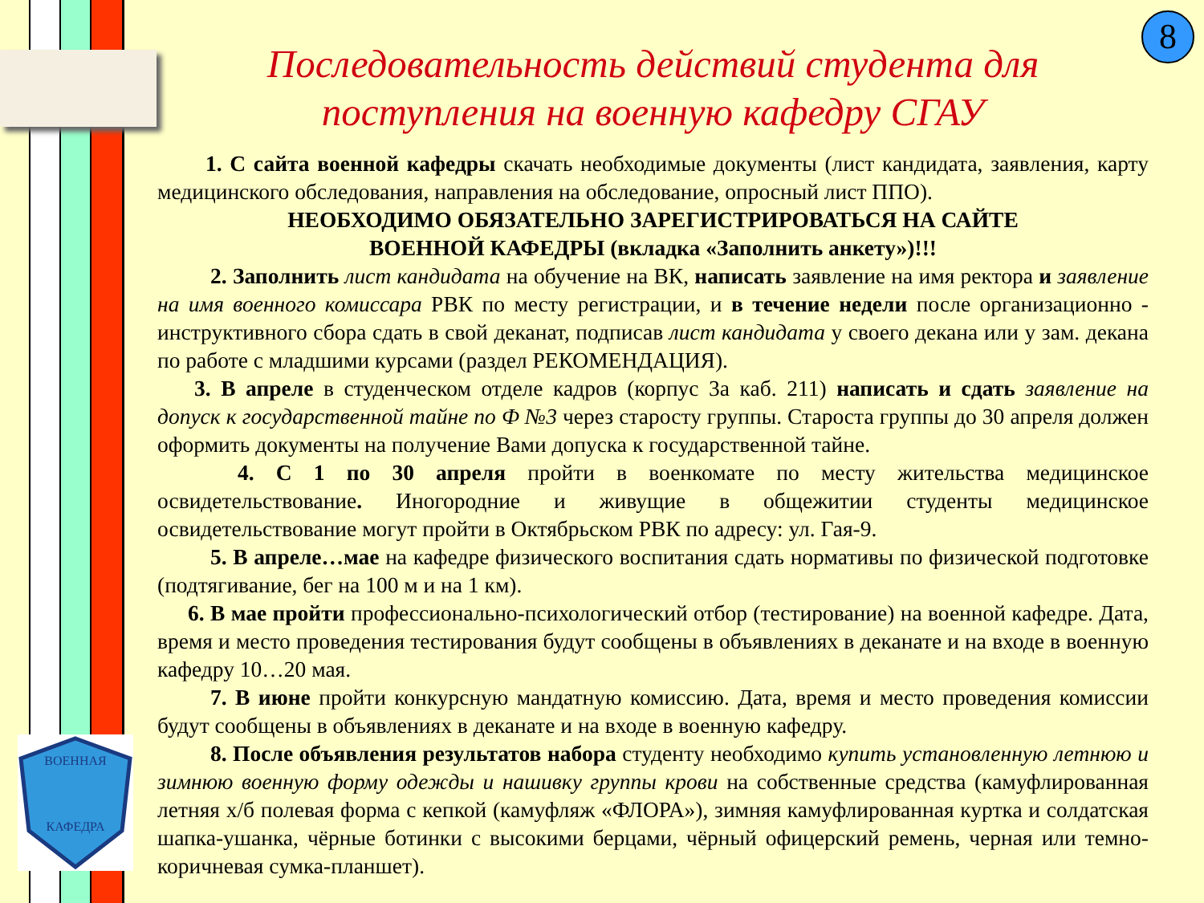ВОЕННАЯ
КАФЕДРА
8
Последовательность действий студента для поступления на военную кафедру СГАУ
1. С сайта военной кафедры скачать необходимые документы (лист кандидата, заявления, карту медицинского обследования, направления на обследование, опросный лист ППО).
НЕОБХОДИМО ОБЯЗАТЕЛЬНО ЗАРЕГИСТРИРОВАТЬСЯ НА САЙТЕ
ВОЕННОЙ КАФЕДРЫ (вкладка «Заполнить анкету»)!!!
2. Заполнить лист кандидата на обучение на ВК, написать заявление на имя ректора и заявление на имя военного комиссара РВК по месту регистрации, и в течение недели после организационно - инструктивного сбора сдать в свой деканат, подписав лист кандидата у своего декана или у зам. декана по работе с младшими курсами (раздел РЕКОМЕНДАЦИЯ).
3. В апреле в студенческом отделе кадров (корпус 3а каб. 211) написать и сдать заявление на допуск к государственной тайне по Ф №3 через старосту группы. Староста группы до 30 апреля должен оформить документы на получение Вами допуска к государственной тайне.
4. С 1 по 30 апреля пройти в военкомате по месту жительства медицинское освидетельствование. Иногородние и живущие в общежитии студенты медицинское освидетельствование могут пройти в Октябрьском РВК по адресу: ул. Гая-9.
5. В апреле…мае на кафедре физического воспитания сдать нормативы по физической подготовке (подтягивание, бег на 100 м и на 1 км).
6. В мае пройти профессионально-психологический отбор (тестирование) на военной кафедре. Дата, время и место проведения тестирования будут сообщены в объявлениях в деканате и на входе в военную кафедру 10…20 мая.
7. В июне пройти конкурсную мандатную комиссию. Дата, время и место проведения комиссии будут сообщены в объявлениях в деканате и на входе в военную кафедру.
8. После объявления результатов набора студенту необходимо купить установленную летнюю и зимнюю военную форму одежды и нашивку группы крови на собственные средства (камуфлированная летняя х/б полевая форма с кепкой (камуфляж «ФЛОРА»), зимняя камуфлированная куртка и солдатская шапка-ушанка, чёрные ботинки с высокими берцами, чёрный офицерский ремень, черная или темно-коричневая сумка-планшет).